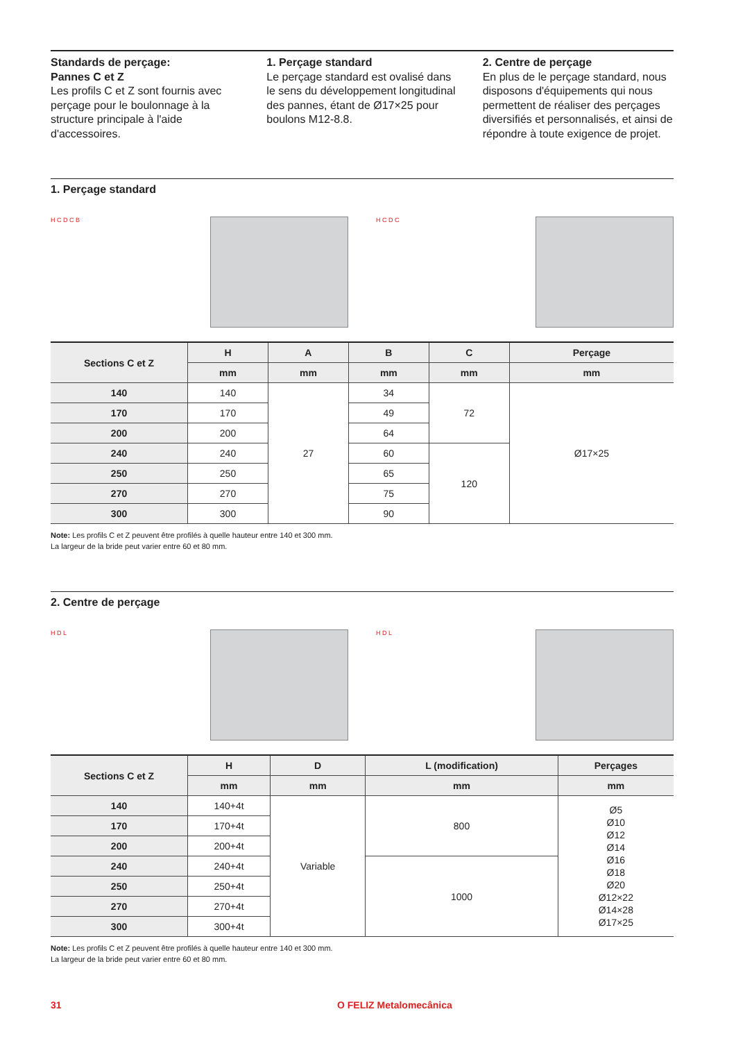Standards de perçage:
Pannes C et Z
Les profils C et Z sont fournis avec perçage pour le boulonnage à la structure principale à l'aide d'accessoires.
1. Perçage standard
Le perçage standard est ovalisé dans le sens du développement longitudinal des pannes, étant de Ø17×25 pour boulons M12-8.8.
2. Centre de perçage
En plus de le perçage standard, nous disposons d'équipements qui nous permettent de réaliser des perçages diversifiés et personnalisés, et ainsi de répondre à toute exigence de projet.
1. Perçage standard
H C D C B H C D C
| Sections C et Z | H | A | B | C | Perçage |
| --- | --- | --- | --- | --- | --- |
| | mm | mm | mm | mm | mm |
| 140 | 140 | 27 | 34 | 72 | Ø17×25 |
| 170 | 170 | | 49 | | |
| 200 | 200 | | 64 | | |
| 240 | 240 | | 60 | 120 | |
| 250 | 250 | | 65 | | |
| 270 | 270 | | 75 | | |
| 300 | 300 | | 90 | | |
Note: Les profils C et Z peuvent être profilés à quelle hauteur entre 140 et 300 mm.
La largeur de la bride peut varier entre 60 et 80 mm.
2. Centre de perçage
H D L H D L
| Sections C et Z | H | D | L (modification) | Perçages |
| --- | --- | --- | --- | --- |
| | mm | mm | mm | mm |
| 140 | 140+4t | Variable | 800 | Ø5 Ø10 Ø12 Ø14 Ø16 Ø18 Ø20 Ø12×22 Ø14×28 Ø17×25 |
| 170 | 170+4t | | | |
| 200 | 200+4t | | | |
| 240 | 240+4t | | 1000 | |
| 250 | 250+4t | | | |
| 270 | 270+4t | | | |
| 300 | 300+4t | | | |
Note: Les profils C et Z peuvent être profilés à quelle hauteur entre 140 et 300 mm.
La largeur de la bride peut varier entre 60 et 80 mm.
31 O FELIZ Metalomecânica